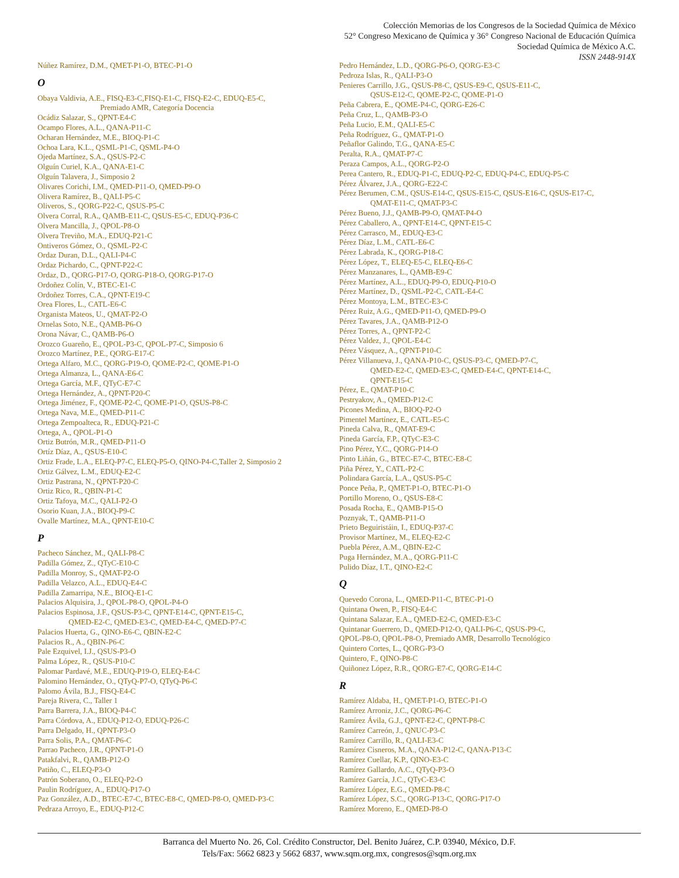Colección Memorias de los Congresos de la Sociedad Química de México
52° Congreso Mexicano de Química y 36° Congreso Nacional de Educación Química
Sociedad Química de México A.C.
ISSN 2448-914X
Núñez Ramírez, D.M., QMET-P1-O, BTEC-P1-O
O
Obaya Valdivia, A.E., FISQ-E3-C,FISQ-E1-C, FISQ-E2-C, EDUQ-E5-C,
Premiado AMR, Categoría Docencia
Ocádiz Salazar, S., QPNT-E4-C
Ocampo Flores, A.L., QANA-P11-C
Ocharan Hernández, M.E., BIOQ-P1-C
Ochoa Lara, K.L., QSML-P1-C, QSML-P4-O
Ojeda Martínez, S.A., QSUS-P2-C
Olguín Curiel, K.A., QANA-E1-C
Olguín Talavera, J., Simposio 2
Olivares Corichi, I.M., QMED-P11-O, QMED-P9-O
Olivera Ramírez, B., QALI-P5-C
Oliveros, S., QORG-P22-C, QSUS-P5-C
Olvera Corral, R.A., QAMB-E11-C, QSUS-E5-C, EDUQ-P36-C
Olvera Mancilla, J., QPOL-P8-O
Olvera Treviño, M.A., EDUQ-P21-C
Ontiveros Gómez, O., QSML-P2-C
Ordaz Duran, D.L., QALI-P4-C
Ordaz Pichardo, C., QPNT-P22-C
Ordaz, D., QORG-P17-O, QORG-P18-O, QORG-P17-O
Ordoñez Colín, V., BTEC-E1-C
Ordoñez Torres, C.A., QPNT-E19-C
Orea Flores, L., CATL-E6-C
Organista Mateos, U., QMAT-P2-O
Ornelas Soto, N.E., QAMB-P6-O
Orona Návar, C., QAMB-P6-O
Orozco Guareño, E., QPOL-P3-C, QPOL-P7-C, Simposio 6
Orozco Martínez, P.E., QORG-E17-C
Ortega Alfaro, M.C., QORG-P19-O, QOME-P2-C, QOME-P1-O
Ortega Almanza, L., QANA-E6-C
Ortega García, M.F., QTyC-E7-C
Ortega Hernández, A., QPNT-P20-C
Ortega Jiménez, F., QOME-P2-C, QOME-P1-O, QSUS-P8-C
Ortega Nava, M.E., QMED-P11-C
Ortega Zempoalteca, R., EDUQ-P21-C
Ortega, A., QPOL-P1-O
Ortiz Butrón, M.R., QMED-P11-O
Ortíz Díaz, A., QSUS-E10-C
Ortiz Frade, L.A., ELEQ-P7-C, ELEQ-P5-O, QINO-P4-C,Taller 2, Simposio 2
Ortiz Gálvez, L.M., EDUQ-E2-C
Ortiz Pastrana, N., QPNT-P20-C
Ortiz Rico, R., QBIN-P1-C
Ortiz Tafoya, M.C., QALI-P2-O
Osorio Kuan, J.A., BIOQ-P9-C
Ovalle Martínez, M.A., QPNT-E10-C
P
Pacheco Sánchez, M., QALI-P8-C
Padilla Gómez, Z., QTyC-E10-C
Padilla Monroy, S., QMAT-P2-O
Padilla Velazco, A.L., EDUQ-E4-C
Padilla Zamarripa, N.E., BIOQ-E1-C
Palacios Alquisira, J., QPOL-P8-O, QPOL-P4-O
Palacios Espinosa, J.F., QSUS-P3-C, QPNT-E14-C, QPNT-E15-C,
QMED-E2-C, QMED-E3-C, QMED-E4-C, QMED-P7-C
Palacios Huerta, G., QINO-E6-C, QBIN-E2-C
Palacios R., A., QBIN-P6-C
Pale Ezquivel, I.J., QSUS-P3-O
Palma López, R., QSUS-P10-C
Palomar Pardavé, M.E., EDUQ-P19-O, ELEQ-E4-C
Palomino Hernández, O., QTyQ-P7-O, QTyQ-P6-C
Palomo Ávila, B.J., FISQ-E4-C
Pareja Rivera, C., Taller 1
Parra Barrera, J.A., BIOQ-P4-C
Parra Córdova, A., EDUQ-P12-O, EDUQ-P26-C
Parra Delgado, H., QPNT-P3-O
Parra Solis, P.A., QMAT-P6-C
Parrao Pacheco, J.R., QPNT-P1-O
Patakfalvi, R., QAMB-P12-O
Patiño, C., ELEQ-P3-O
Patrón Soberano, O., ELEQ-P2-O
Paulin Rodríguez, A., EDUQ-P17-O
Paz González, A.D., BTEC-E7-C, BTEC-E8-C, QMED-P8-O, QMED-P3-C
Pedraza Arroyo, E., EDUQ-P12-C
Pedro Hernández, L.D., QORG-P6-O, QORG-E3-C
Pedroza Islas, R., QALI-P3-O
Penieres Carrillo, J.G., QSUS-P8-C, QSUS-E9-C, QSUS-E11-C,
QSUS-E12-C, QOME-P2-C, QOME-P1-O
Peña Cabrera, E., QOME-P4-C, QORG-E26-C
Peña Cruz, L., QAMB-P3-O
Peña Lucio, E.M., QALI-E5-C
Peña Rodríguez, G., QMAT-P1-O
Peñaflor Galindo, T.G., QANA-E5-C
Peralta, R.A., QMAT-P7-C
Peraza Campos, A.L., QORG-P2-O
Perea Cantero, R., EDUQ-P1-C, EDUQ-P2-C, EDUQ-P4-C, EDUQ-P5-C
Pérez Álvarez, J.A., QORG-E22-C
Pérez Berumen, C.M., QSUS-E14-C, QSUS-E15-C, QSUS-E16-C, QSUS-E17-C,
QMAT-E11-C, QMAT-P3-C
Pérez Bueno, J.J., QAMB-P9-O, QMAT-P4-O
Pérez Caballero, A., QPNT-E14-C, QPNT-E15-C
Pérez Carrasco, M., EDUQ-E3-C
Pérez Díaz, L.M., CATL-E6-C
Pérez Labrada, K., QORG-P18-C
Pérez López, T., ELEQ-E5-C, ELEQ-E6-C
Pérez Manzanares, L., QAMB-E9-C
Pérez Martínez, A.L., EDUQ-P9-O, EDUQ-P10-O
Pérez Martínez, D., QSML-P2-C, CATL-E4-C
Pérez Montoya, L.M., BTEC-E3-C
Pérez Ruiz, A.G., QMED-P11-O, QMED-P9-O
Pérez Tavares, J.A., QAMB-P12-O
Pérez Torres, A., QPNT-P2-C
Pérez Valdez, J., QPOL-E4-C
Pérez Vásquez, A., QPNT-P10-C
Pérez Villanueva, J., QANA-P10-C, QSUS-P3-C, QMED-P7-C,
QMED-E2-C, QMED-E3-C, QMED-E4-C, QPNT-E14-C,
QPNT-E15-C
Pérez, E., QMAT-P10-C
Pestryakov, A., QMED-P12-C
Picones Medina, A., BIOQ-P2-O
Pimentel Martínez, E., CATL-E5-C
Pineda Calva, R., QMAT-E9-C
Pineda García, F.P., QTyC-E3-C
Pino Pérez, Y.C., QORG-P14-O
Pinto Liñán, G., BTEC-E7-C, BTEC-E8-C
Piña Pérez, Y., CATL-P2-C
Polindara García, L.A., QSUS-P5-C
Ponce Peña, P., QMET-P1-O, BTEC-P1-O
Portillo Moreno, O., QSUS-E8-C
Posada Rocha, E., QAMB-P15-O
Poznyak, T., QAMB-P11-O
Prieto Beguiristáin, I., EDUQ-P37-C
Provisor Martínez, M., ELEQ-E2-C
Puebla Pérez, A.M., QBIN-E2-C
Puga Hernández, M.A., QORG-P11-C
Pulido Díaz, I.T., QINO-E2-C
Q
Quevedo Corona, L., QMED-P11-C, BTEC-P1-O
Quintana Owen, P., FISQ-E4-C
Quintana Salazar, E.A., QMED-E2-C, QMED-E3-C
Quintanar Guerrero, D., QMED-P12-O, QALI-P6-C, QSUS-P9-C,
QPOL-P8-O, QPOL-P8-O, Premiado AMR, Desarrollo Tecnológico
Quintero Cortes, L., QORG-P3-O
Quintero, F., QINO-P8-C
Quiñonez López, R.R., QORG-E7-C, QORG-E14-C
R
Ramírez Aldaba, H., QMET-P1-O, BTEC-P1-O
Ramírez Arroniz, J.C., QORG-P6-C
Ramírez Ávila, G.J., QPNT-E2-C, QPNT-P8-C
Ramírez Carreón, J., QNUC-P3-C
Ramírez Carrillo, R., QALI-E3-C
Ramírez Cisneros, M.A., QANA-P12-C, QANA-P13-C
Ramírez Cuellar, K.P., QINO-E3-C
Ramírez Gallardo, A.C., QTyQ-P3-O
Ramírez García, J.C., QTyC-E3-C
Ramírez López, E.G., QMED-P8-C
Ramírez López, S.C., QORG-P13-C, QORG-P17-O
Ramírez Moreno, E., QMED-P8-O
Barranca del Muerto No. 26, Col. Crédito Constructor, Del. Benito Juárez, C.P. 03940, México, D.F.
Tels/Fax: 5662 6823 y 5662 6837, www.sqm.org.mx, congresos@sqm.org.mx